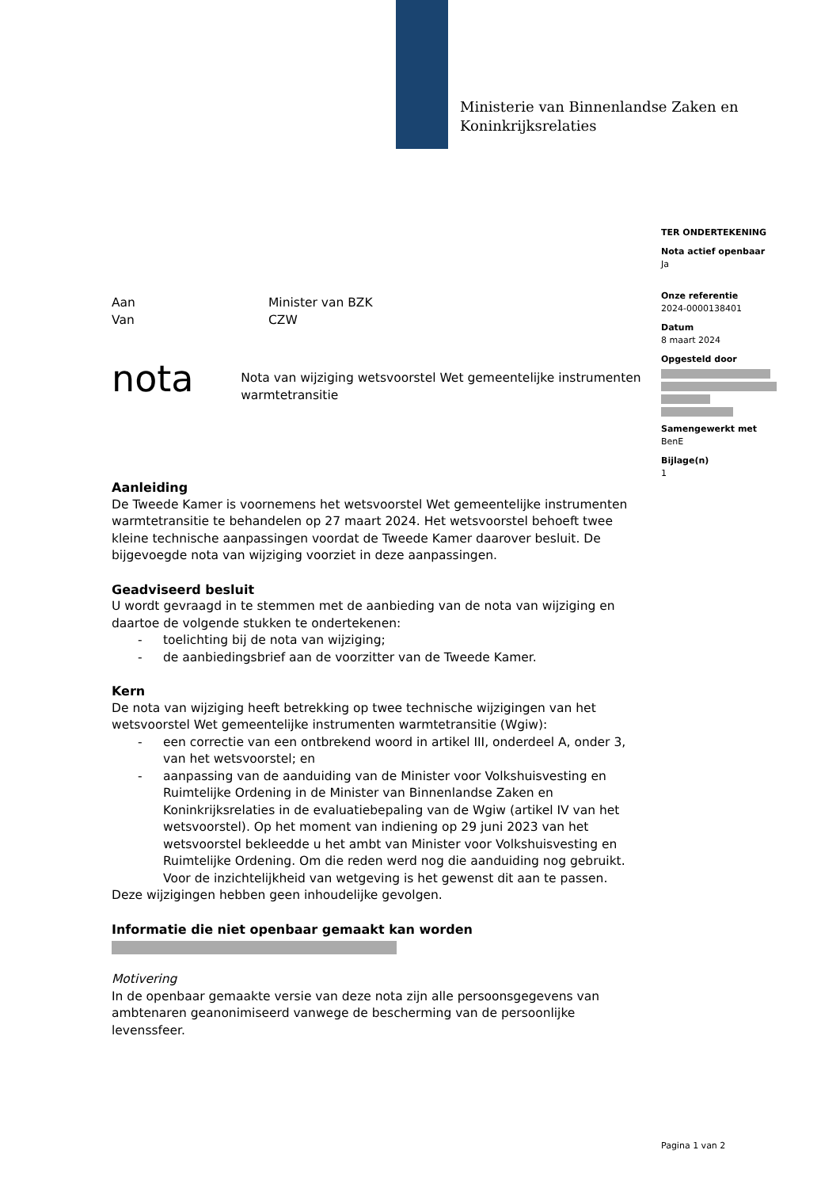Ministerie van Binnenlandse Zaken en
Koninkrijksrelaties
TER ONDERTEKENING
Nota actief openbaar
Ja
Onze referentie
2024-0000138401
Datum
8 maart 2024
Opgesteld door
Samengewerkt met
BenE
Bijlage(n)
1
Aan Minister van BZK
Van CZW
nota
Nota van wijziging wetsvoorstel Wet gemeentelijke instrumenten warmtetransitie
Aanleiding
De Tweede Kamer is voornemens het wetsvoorstel Wet gemeentelijke instrumenten warmtetransitie te behandelen op 27 maart 2024. Het wetsvoorstel behoeft twee kleine technische aanpassingen voordat de Tweede Kamer daarover besluit. De bijgevoegde nota van wijziging voorziet in deze aanpassingen.
Geadviseerd besluit
U wordt gevraagd in te stemmen met de aanbieding van de nota van wijziging en daartoe de volgende stukken te ondertekenen:
- toelichting bij de nota van wijziging;
- de aanbiedingsbrief aan de voorzitter van de Tweede Kamer.
Kern
De nota van wijziging heeft betrekking op twee technische wijzigingen van het wetsvoorstel Wet gemeentelijke instrumenten warmtetransitie (Wgiw):
- een correctie van een ontbrekend woord in artikel III, onderdeel A, onder 3, van het wetsvoorstel; en
- aanpassing van de aanduiding van de Minister voor Volkshuisvesting en Ruimtelijke Ordening in de Minister van Binnenlandse Zaken en Koninkrijksrelaties in de evaluatiebepaling van de Wgiw (artikel IV van het wetsvoorstel). Op het moment van indiening op 29 juni 2023 van het wetsvoorstel bekleedde u het ambt van Minister voor Volkshuisvesting en Ruimtelijke Ordening. Om die reden werd nog die aanduiding nog gebruikt. Voor de inzichtelijkheid van wetgeving is het gewenst dit aan te passen.
Deze wijzigingen hebben geen inhoudelijke gevolgen.
Informatie die niet openbaar gemaakt kan worden
Motivering
In de openbaar gemaakte versie van deze nota zijn alle persoonsgegevens van ambtenaren geanonimiseerd vanwege de bescherming van de persoonlijke levenssfeer.
Pagina 1 van 2